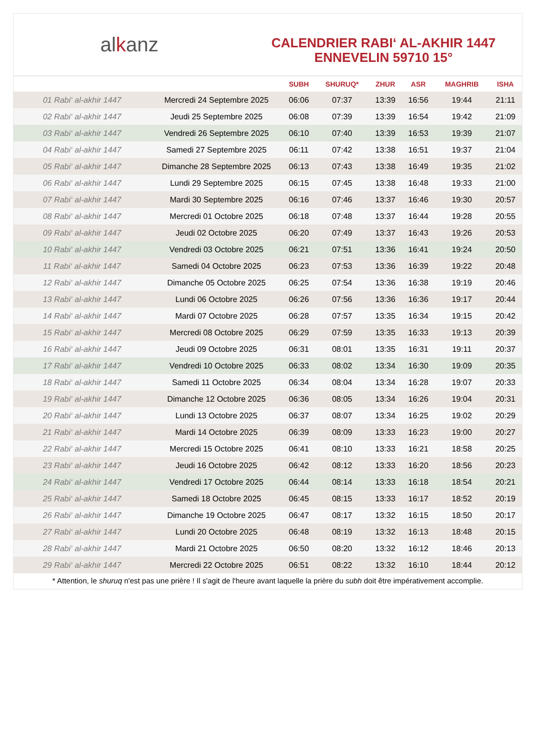al k anz
CALENDRIER RABI‘ AL-AKHIR 1447
ENNEVELIN 59710 15°
| | | SUBH | SHURUQ* | ZHUR | ASR | MAGHRIB | ISHA |
| --- | --- | --- | --- | --- | --- | --- | --- |
| 01 Rabi‘ al-akhir 1447 | Mercredi 24 Septembre 2025 | 06:06 | 07:37 | 13:39 | 16:56 | 19:44 | 21:11 |
| 02 Rabi‘ al-akhir 1447 | Jeudi 25 Septembre 2025 | 06:08 | 07:39 | 13:39 | 16:54 | 19:42 | 21:09 |
| 03 Rabi‘ al-akhir 1447 | Vendredi 26 Septembre 2025 | 06:10 | 07:40 | 13:39 | 16:53 | 19:39 | 21:07 |
| 04 Rabi‘ al-akhir 1447 | Samedi 27 Septembre 2025 | 06:11 | 07:42 | 13:38 | 16:51 | 19:37 | 21:04 |
| 05 Rabi‘ al-akhir 1447 | Dimanche 28 Septembre 2025 | 06:13 | 07:43 | 13:38 | 16:49 | 19:35 | 21:02 |
| 06 Rabi‘ al-akhir 1447 | Lundi 29 Septembre 2025 | 06:15 | 07:45 | 13:38 | 16:48 | 19:33 | 21:00 |
| 07 Rabi‘ al-akhir 1447 | Mardi 30 Septembre 2025 | 06:16 | 07:46 | 13:37 | 16:46 | 19:30 | 20:57 |
| 08 Rabi‘ al-akhir 1447 | Mercredi 01 Octobre 2025 | 06:18 | 07:48 | 13:37 | 16:44 | 19:28 | 20:55 |
| 09 Rabi‘ al-akhir 1447 | Jeudi 02 Octobre 2025 | 06:20 | 07:49 | 13:37 | 16:43 | 19:26 | 20:53 |
| 10 Rabi‘ al-akhir 1447 | Vendredi 03 Octobre 2025 | 06:21 | 07:51 | 13:36 | 16:41 | 19:24 | 20:50 |
| 11 Rabi‘ al-akhir 1447 | Samedi 04 Octobre 2025 | 06:23 | 07:53 | 13:36 | 16:39 | 19:22 | 20:48 |
| 12 Rabi‘ al-akhir 1447 | Dimanche 05 Octobre 2025 | 06:25 | 07:54 | 13:36 | 16:38 | 19:19 | 20:46 |
| 13 Rabi‘ al-akhir 1447 | Lundi 06 Octobre 2025 | 06:26 | 07:56 | 13:36 | 16:36 | 19:17 | 20:44 |
| 14 Rabi‘ al-akhir 1447 | Mardi 07 Octobre 2025 | 06:28 | 07:57 | 13:35 | 16:34 | 19:15 | 20:42 |
| 15 Rabi‘ al-akhir 1447 | Mercredi 08 Octobre 2025 | 06:29 | 07:59 | 13:35 | 16:33 | 19:13 | 20:39 |
| 16 Rabi‘ al-akhir 1447 | Jeudi 09 Octobre 2025 | 06:31 | 08:01 | 13:35 | 16:31 | 19:11 | 20:37 |
| 17 Rabi‘ al-akhir 1447 | Vendredi 10 Octobre 2025 | 06:33 | 08:02 | 13:34 | 16:30 | 19:09 | 20:35 |
| 18 Rabi‘ al-akhir 1447 | Samedi 11 Octobre 2025 | 06:34 | 08:04 | 13:34 | 16:28 | 19:07 | 20:33 |
| 19 Rabi‘ al-akhir 1447 | Dimanche 12 Octobre 2025 | 06:36 | 08:05 | 13:34 | 16:26 | 19:04 | 20:31 |
| 20 Rabi‘ al-akhir 1447 | Lundi 13 Octobre 2025 | 06:37 | 08:07 | 13:34 | 16:25 | 19:02 | 20:29 |
| 21 Rabi‘ al-akhir 1447 | Mardi 14 Octobre 2025 | 06:39 | 08:09 | 13:33 | 16:23 | 19:00 | 20:27 |
| 22 Rabi‘ al-akhir 1447 | Mercredi 15 Octobre 2025 | 06:41 | 08:10 | 13:33 | 16:21 | 18:58 | 20:25 |
| 23 Rabi‘ al-akhir 1447 | Jeudi 16 Octobre 2025 | 06:42 | 08:12 | 13:33 | 16:20 | 18:56 | 20:23 |
| 24 Rabi‘ al-akhir 1447 | Vendredi 17 Octobre 2025 | 06:44 | 08:14 | 13:33 | 16:18 | 18:54 | 20:21 |
| 25 Rabi‘ al-akhir 1447 | Samedi 18 Octobre 2025 | 06:45 | 08:15 | 13:33 | 16:17 | 18:52 | 20:19 |
| 26 Rabi‘ al-akhir 1447 | Dimanche 19 Octobre 2025 | 06:47 | 08:17 | 13:32 | 16:15 | 18:50 | 20:17 |
| 27 Rabi‘ al-akhir 1447 | Lundi 20 Octobre 2025 | 06:48 | 08:19 | 13:32 | 16:13 | 18:48 | 20:15 |
| 28 Rabi‘ al-akhir 1447 | Mardi 21 Octobre 2025 | 06:50 | 08:20 | 13:32 | 16:12 | 18:46 | 20:13 |
| 29 Rabi‘ al-akhir 1447 | Mercredi 22 Octobre 2025 | 06:51 | 08:22 | 13:32 | 16:10 | 18:44 | 20:12 |
* Attention, le shuruq n'est pas une prière ! Il s'agit de l'heure avant laquelle la prière du subh doit être impérativement accomplie.